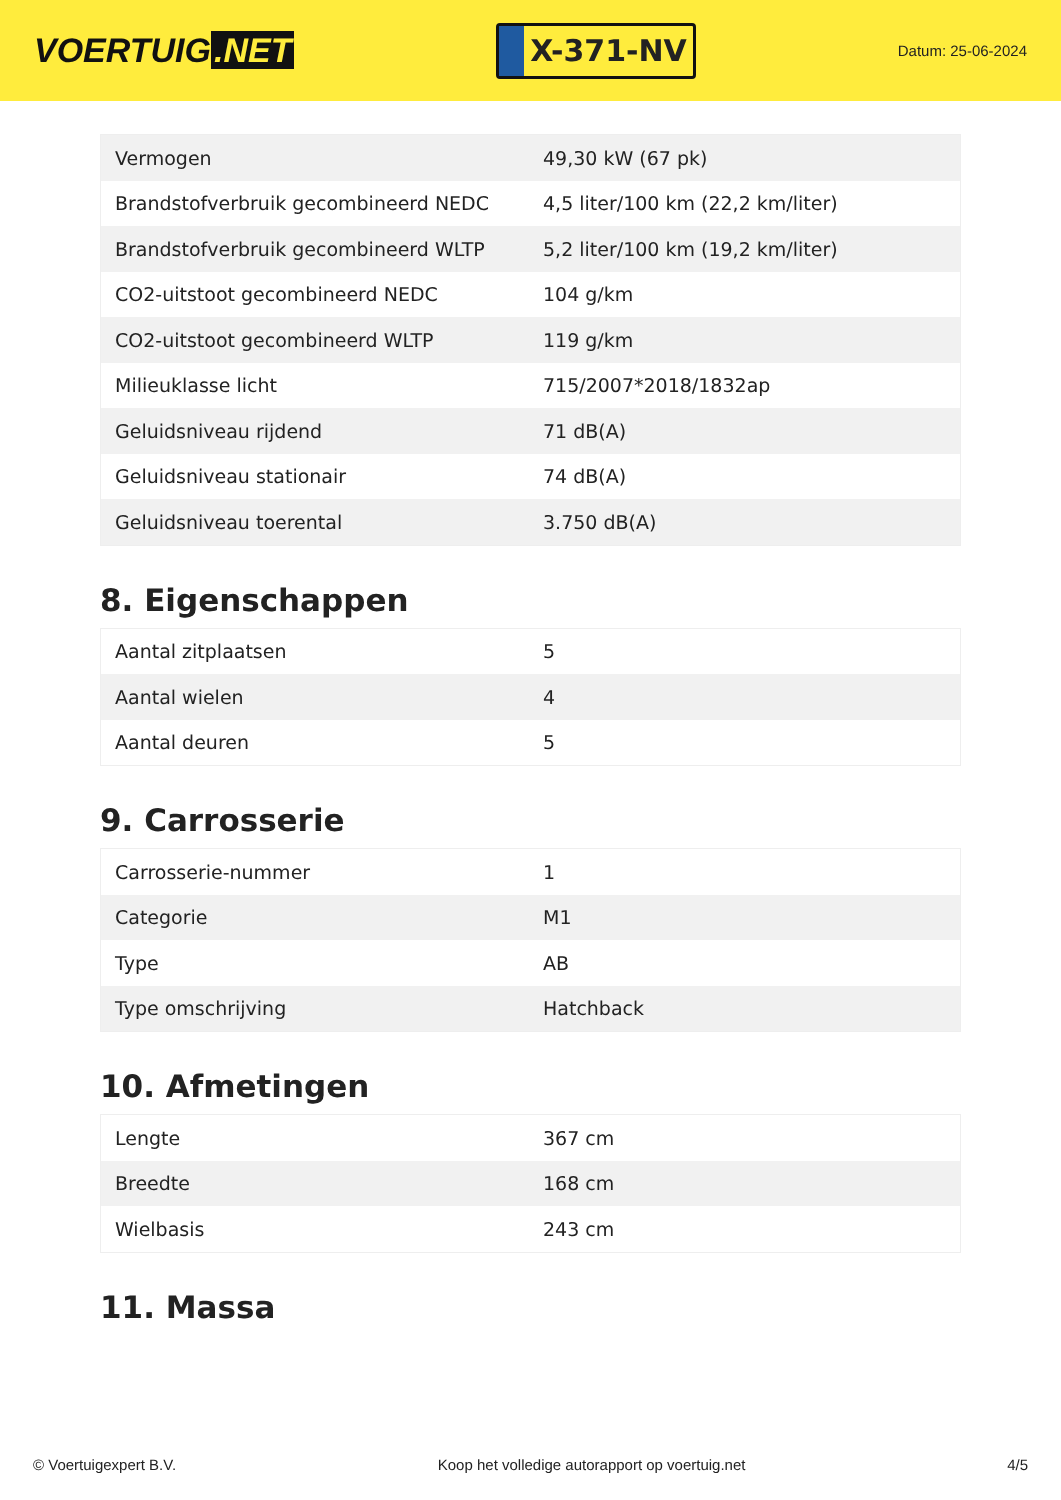VOERTUIG.NET
X-371-NV
Datum: 25-06-2024
| Vermogen | 49,30 kW (67 pk) |
| Brandstofverbruik gecombineerd NEDC | 4,5 liter/100 km (22,2 km/liter) |
| Brandstofverbruik gecombineerd WLTP | 5,2 liter/100 km (19,2 km/liter) |
| CO2-uitstoot gecombineerd NEDC | 104 g/km |
| CO2-uitstoot gecombineerd WLTP | 119 g/km |
| Milieuklasse licht | 715/2007*2018/1832ap |
| Geluidsniveau rijdend | 71 dB(A) |
| Geluidsniveau stationair | 74 dB(A) |
| Geluidsniveau toerental | 3.750 dB(A) |
8. Eigenschappen
| Aantal zitplaatsen | 5 |
| Aantal wielen | 4 |
| Aantal deuren | 5 |
9. Carrosserie
| Carrosserie-nummer | 1 |
| Categorie | M1 |
| Type | AB |
| Type omschrijving | Hatchback |
10. Afmetingen
| Lengte | 367 cm |
| Breedte | 168 cm |
| Wielbasis | 243 cm |
11. Massa
© Voertuigexpert B.V. Koop het volledige autorapport op voertuig.net 4/5